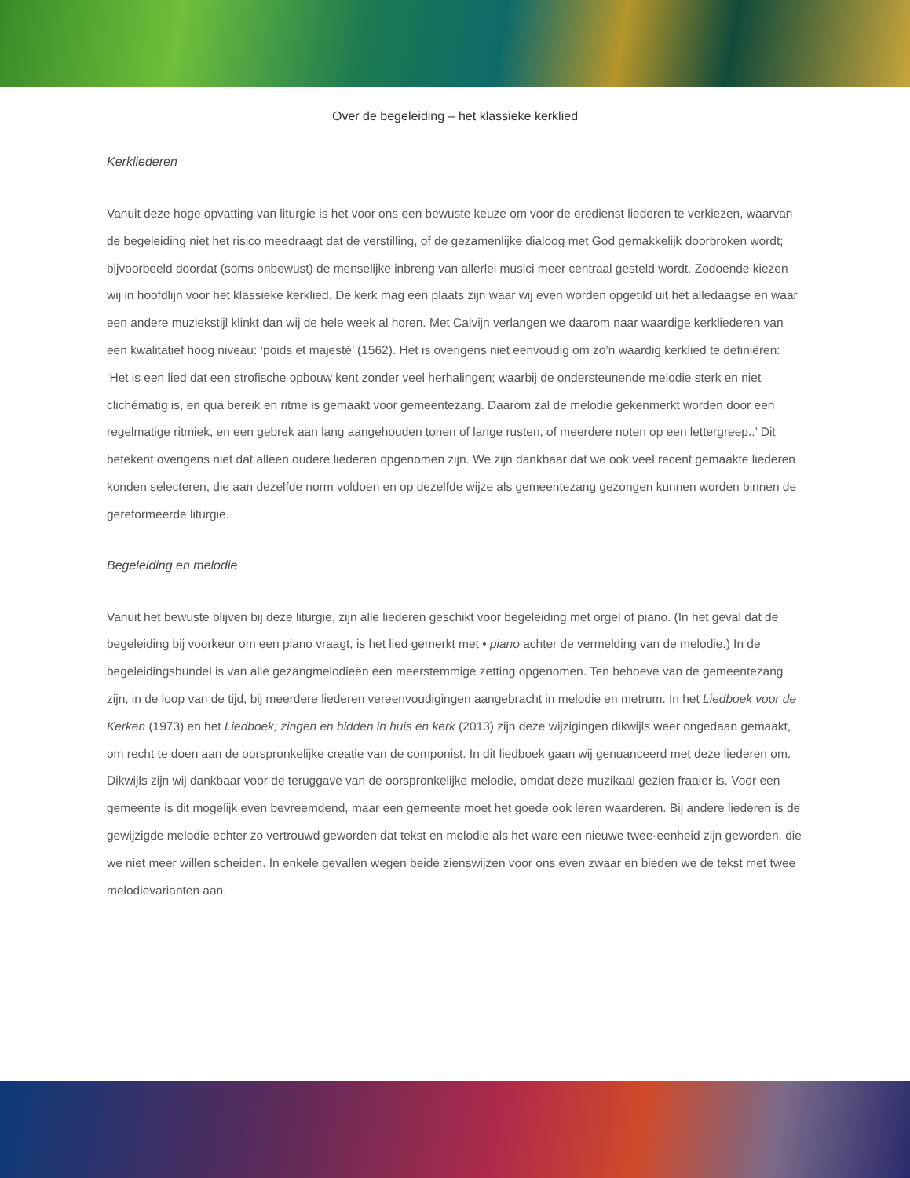Over de begeleiding – het klassieke kerklied
Kerkliederen
Vanuit deze hoge opvatting van liturgie is het voor ons een bewuste keuze om voor de eredienst liederen te verkiezen, waarvan de begeleiding niet het risico meedraagt dat de verstilling, of de gezamenlijke dialoog met God gemakkelijk doorbroken wordt; bijvoorbeeld doordat (soms onbewust) de menselijke inbreng van allerlei musici meer centraal gesteld wordt. Zodoende kiezen wij in hoofdlijn voor het klassieke kerklied. De kerk mag een plaats zijn waar wij even worden opgetild uit het alledaagse en waar een andere muziekstijl klinkt dan wij de hele week al horen. Met Calvijn verlangen we daarom naar waardige kerkliederen van een kwalitatief hoog niveau: ‘poids et majesté’ (1562). Het is overigens niet eenvoudig om zo’n waardig kerklied te definiëren: ‘Het is een lied dat een strofische opbouw kent zonder veel herhalingen; waarbij de ondersteunende melodie sterk en niet clichématig is, en qua bereik en ritme is gemaakt voor gemeentezang. Daarom zal de melodie gekenmerkt worden door een regelmatige ritmiek, en een gebrek aan lang aangehouden tonen of lange rusten, of meerdere noten op een lettergreep..’ Dit betekent overigens niet dat alleen oudere liederen opgenomen zijn. We zijn dankbaar dat we ook veel recent gemaakte liederen konden selecteren, die aan dezelfde norm voldoen en op dezelfde wijze als gemeentezang gezongen kunnen worden binnen de gereformeerde liturgie.
Begeleiding en melodie
Vanuit het bewuste blijven bij deze liturgie, zijn alle liederen geschikt voor begeleiding met orgel of piano. (In het geval dat de begeleiding bij voorkeur om een piano vraagt, is het lied gemerkt met • piano achter de vermelding van de melodie.) In de begeleidingsbundel is van alle gezangmelodieën een meerstemmige zetting opgenomen. Ten behoeve van de gemeentezang zijn, in de loop van de tijd, bij meerdere liederen vereenvoudigingen aangebracht in melodie en metrum. In het Liedboek voor de Kerken (1973) en het Liedboek; zingen en bidden in huis en kerk (2013) zijn deze wijzigingen dikwijls weer ongedaan gemaakt, om recht te doen aan de oorspronkelijke creatie van de componist. In dit liedboek gaan wij genuanceerd met deze liederen om. Dikwijls zijn wij dankbaar voor de teruggave van de oorspronkelijke melodie, omdat deze muzikaal gezien fraaier is. Voor een gemeente is dit mogelijk even bevreemdend, maar een gemeente moet het goede ook leren waarderen. Bij andere liederen is de gewijzigde melodie echter zo vertrouwd geworden dat tekst en melodie als het ware een nieuwe twee-eenheid zijn geworden, die we niet meer willen scheiden. In enkele gevallen wegen beide zienswijzen voor ons even zwaar en bieden we de tekst met twee melodievarianten aan.